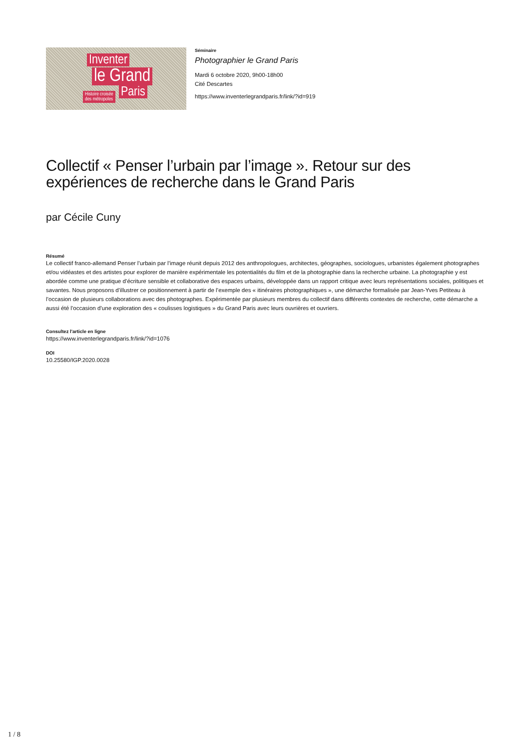Inventer
le Grand
Paris
Histoire croisée
des métropoles
Séminaire
Photographier le Grand Paris
Mardi 6 octobre 2020, 9h00-18h00
Cité Descartes
https://www.inventerlegrandparis.fr/link/?id=919
Collectif « Penser l’urbain par l’image ». Retour sur des expériences de recherche dans le Grand Paris
par Cécile Cuny
Résumé
Le collectif franco-allemand Penser l’urbain par l’image réunit depuis 2012 des anthropologues, architectes, géographes, sociologues, urbanistes également photographes et/ou vidéastes et des artistes pour explorer de manière expérimentale les potentialités du film et de la photographie dans la recherche urbaine. La photographie y est abordée comme une pratique d’écriture sensible et collaborative des espaces urbains, développée dans un rapport critique avec leurs représentations sociales, politiques et savantes. Nous proposons d’illustrer ce positionnement à partir de l’exemple des « itinéraires photographiques », une démarche formalisée par Jean-Yves Petiteau à l’occasion de plusieurs collaborations avec des photographes. Expérimentée par plusieurs membres du collectif dans différents contextes de recherche, cette démarche a aussi été l’occasion d’une exploration des « coulisses logistiques » du Grand Paris avec leurs ouvrières et ouvriers.
Consultez l'article en ligne
https://www.inventerlegrandparis.fr/link/?id=1076
DOI
10.25580/IGP.2020.0028
1 / 8